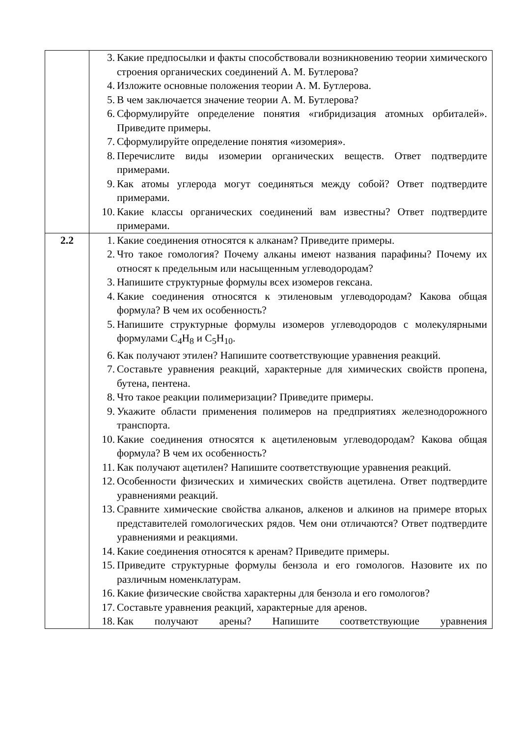| | 3. Какие предпосылки и факты способствовали возникновению теории химического строения органических соединений А. М. Бутлерова? 4. Изложите основные положения теории А. М. Бутлерова. 5. В чем заключается значение теории А. М. Бутлерова? 6. Сформулируйте определение понятия «гибридизация атомных орбиталей». Приведите примеры. 7. Сформулируйте определение понятия «изомерия». 8. Перечислите виды изомерии органических веществ. Ответ подтвердите примерами. 9. Как атомы углерода могут соединяться между собой? Ответ подтвердите примерами. 10. Какие классы органических соединений вам известны? Ответ подтвердите примерами. |
| 2.2 | 1. Какие соединения относятся к алканам? Приведите примеры. 2. Что такое гомология? Почему алканы имеют названия парафины? Почему их относят к предельным или насыщенным углеводородам? 3. Напишите структурные формулы всех изомеров гексана. 4. Какие соединения относятся к этиленовым углеводородам? Какова общая формула? В чем их особенность? 5. Напишите структурные формулы изомеров углеводородов с молекулярными формулами C<sub>4</sub>H<sub>8</sub> и C<sub>5</sub>H<sub>10</sub>. 6. Как получают этилен? Напишите соответствующие уравнения реакций. 7. Составьте уравнения реакций, характерные для химических свойств пропена, бутена, пентена. 8. Что такое реакции полимеризации? Приведите примеры. 9. Укажите области применения полимеров на предприятиях железнодорожного транспорта. 10. Какие соединения относятся к ацетиленовым углеводородам? Какова общая формула? В чем их особенность? 11. Как получают ацетилен? Напишите соответствующие уравнения реакций. 12. Особенности физических и химических свойств ацетилена. Ответ подтвердите уравнениями реакций. 13. Сравните химические свойства алканов, алкенов и алкинов на примере вторых представителей гомологических рядов. Чем они отличаются? Ответ подтвердите уравнениями и реакциями. 14. Какие соединения относятся к аренам? Приведите примеры. 15. Приведите структурные формулы бензола и его гомологов. Назовите их по различным номенклатурам. 16. Какие физические свойства характерны для бензола и его гомологов? 17. Составьте уравнения реакций, характерные для аренов. 18. Как получают арены? Напишите соответствующие уравнения |